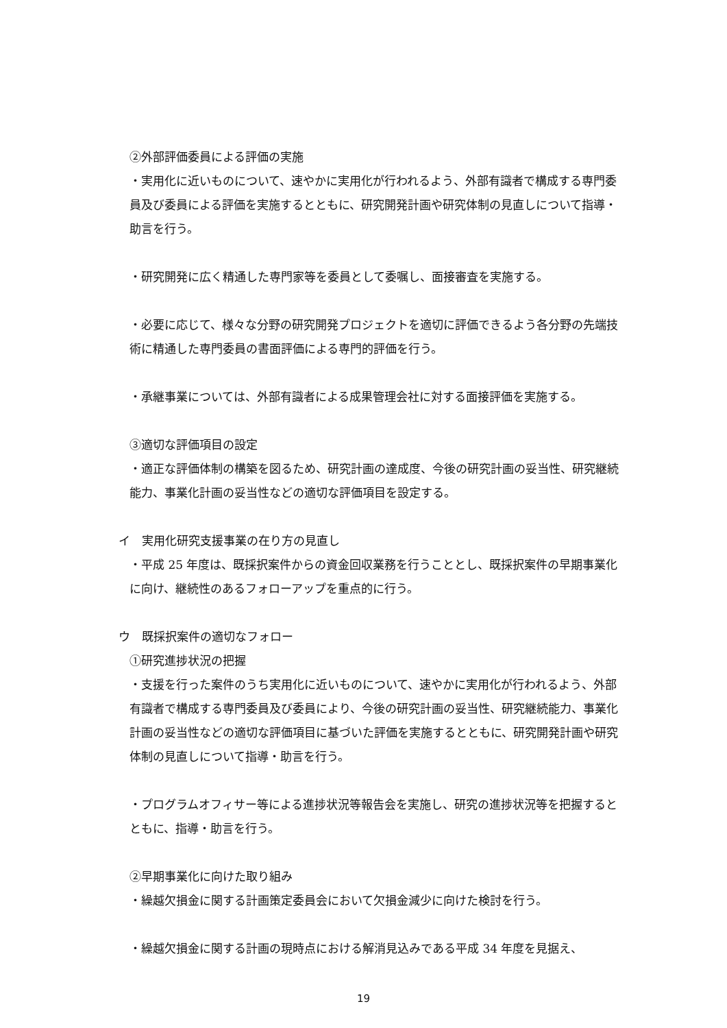②外部評価委員による評価の実施
・実用化に近いものについて、速やかに実用化が行われるよう、外部有識者で構成する専門委員及び委員による評価を実施するとともに、研究開発計画や研究体制の見直しについて指導・助言を行う。
・研究開発に広く精通した専門家等を委員として委嘱し、面接審査を実施する。
・必要に応じて、様々な分野の研究開発プロジェクトを適切に評価できるよう各分野の先端技術に精通した専門委員の書面評価による専門的評価を行う。
・承継事業については、外部有識者による成果管理会社に対する面接評価を実施する。
③適切な評価項目の設定
・適正な評価体制の構築を図るため、研究計画の達成度、今後の研究計画の妥当性、研究継続能力、事業化計画の妥当性などの適切な評価項目を設定する。
イ　実用化研究支援事業の在り方の見直し
・平成 25 年度は、既採択案件からの資金回収業務を行うこととし、既採択案件の早期事業化に向け、継続性のあるフォローアップを重点的に行う。
ウ　既採択案件の適切なフォロー
①研究進捗状況の把握
・支援を行った案件のうち実用化に近いものについて、速やかに実用化が行われるよう、外部有識者で構成する専門委員及び委員により、今後の研究計画の妥当性、研究継続能力、事業化計画の妥当性などの適切な評価項目に基づいた評価を実施するとともに、研究開発計画や研究体制の見直しについて指導・助言を行う。
・プログラムオフィサー等による進捗状況等報告会を実施し、研究の進捗状況等を把握するとともに、指導・助言を行う。
②早期事業化に向けた取り組み
・繰越欠損金に関する計画策定委員会において欠損金減少に向けた検討を行う。
・繰越欠損金に関する計画の現時点における解消見込みである平成 34 年度を見据え、
19